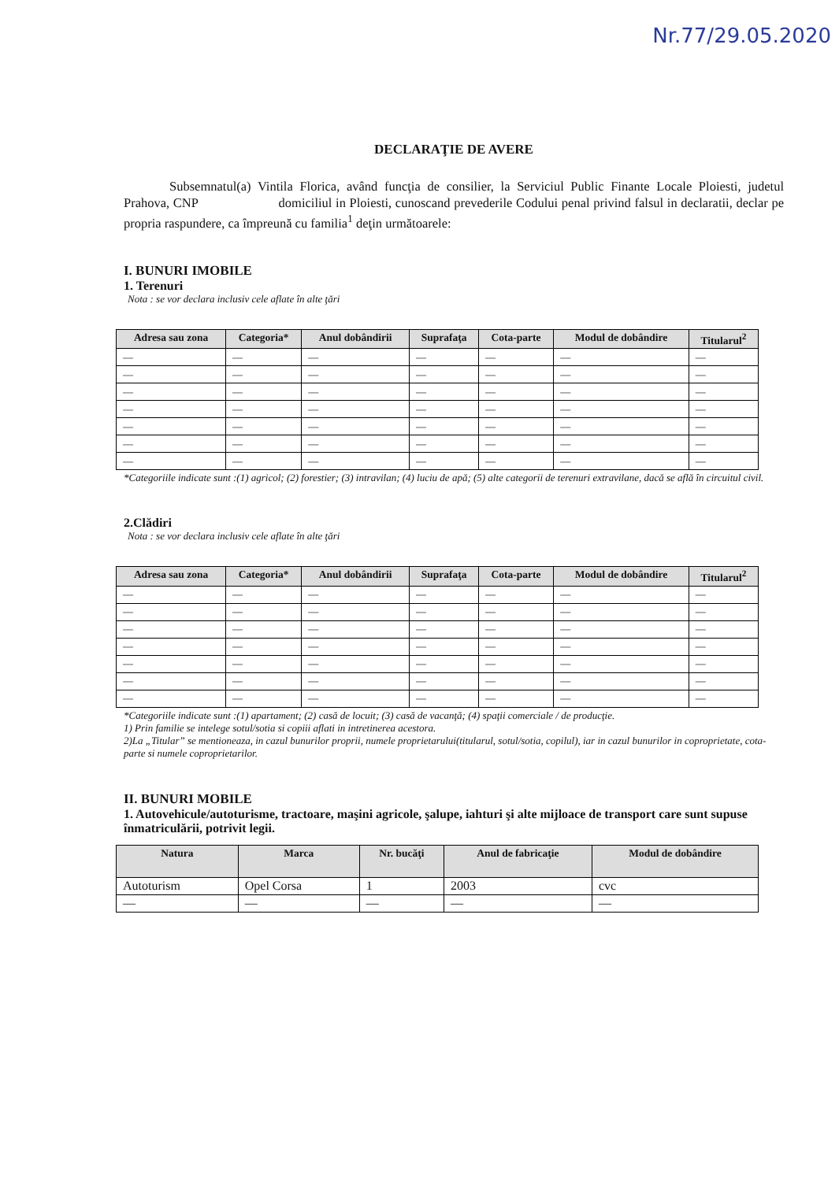Nr.77/29.05.2020
DECLARAŢIE DE AVERE
Subsemnatul(a) Vintila Florica, având funcţia de consilier, la Serviciul Public Finante Locale Ploiesti, judetul Prahova, CNP domiciliul in Ploiesti, cunoscand prevederile Codului penal privind falsul in declaratii, declar pe propria raspundere, ca împreună cu familia<sup>1</sup> deţin următoarele:
I. BUNURI IMOBILE
1. Terenuri
Nota : se vor declara inclusiv cele aflate în alte ţări
| Adresa sau zona | Categoria* | Anul dobândirii | Suprafaţa | Cota-parte | Modul de dobândire | Titularul<sup>2</sup> |
| --- | --- | --- | --- | --- | --- | --- |
| — | — | — | — | — | — | — |
| — | — | — | — | — | — | — |
| — | — | — | — | — | — | — |
| — | — | — | — | — | — | — |
| — | — | — | — | — | — | — |
| — | — | — | — | — | — | — |
| — | — | — | — | — | — | — |
*Categoriile indicate sunt :(1) agricol; (2) forestier; (3) intravilan; (4) luciu de apă; (5) alte categorii de terenuri extravilane, dacă se află în circuitul civil.
2.Clădiri
Nota : se vor declara inclusiv cele aflate în alte ţări
| Adresa sau zona | Categoria* | Anul dobândirii | Suprafaţa | Cota-parte | Modul de dobândire | Titularul<sup>2</sup> |
| --- | --- | --- | --- | --- | --- | --- |
| — | — | — | — | — | — | — |
| — | — | — | — | — | — | — |
| — | — | — | — | — | — | — |
| — | — | — | — | — | — | — |
| — | — | — | — | — | — | — |
| — | — | — | — | — | — | — |
| — | — | — | — | — | — | — |
*Categoriile indicate sunt :(1) apartament; (2) casă de locuit; (3) casă de vacanţă; (4) spaţii comerciale / de producţie.
1) Prin familie se intelege sotul/sotia si copiii aflati in intretinerea acestora.
2)La „Titular” se mentioneaza, in cazul bunurilor proprii, numele proprietarului(titularul, sotul/sotia, copilul), iar in cazul bunurilor in coproprietate, cota-parte si numele coproprietarilor.
II. BUNURI MOBILE
1. Autovehicule/autoturisme, tractoare, maşini agricole, şalupe, iahturi şi alte mijloace de transport care sunt supuse înmatriculării, potrivit legii.
| Natura | Marca | Nr. bucăţi | Anul de fabricaţie | Modul de dobândire |
| --- | --- | --- | --- | --- |
| Autoturism | Opel Corsa | 1 | 2003 | cvc |
| — | — | — | — | — |